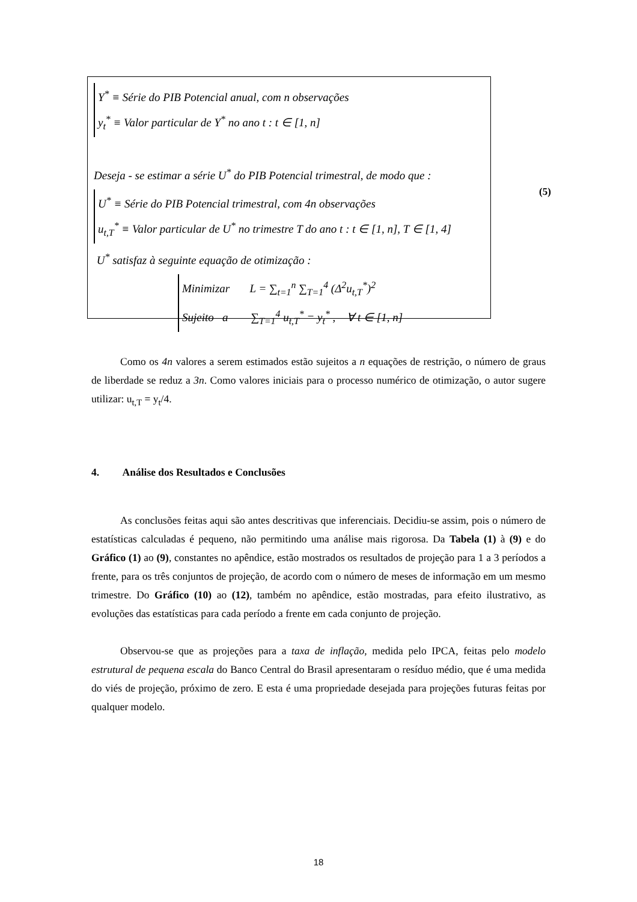Y<sup>*</sup> ≡ Série do PIB Potencial anual, com n observações
y<sub>t</sub><sup>*</sup> ≡ Valor particular de Y<sup>*</sup> no ano t : t ∈ [1, n]
Deseja - se estimar a série U<sup>*</sup> do PIB Potencial trimestral, de modo que :
U<sup>*</sup> ≡ Série do PIB Potencial trimestral, com 4n observações
u<sub>t,T</sub><sup>*</sup> ≡ Valor particular de U<sup>*</sup> no trimestre T do ano t : t ∈ [1, n], T ∈ [1, 4]
U<sup>*</sup> satisfaz à seguinte equação de otimização :
Minimizar L = ∑<sub>t=1</sub><sup>n</sup> ∑<sub>T=1</sub><sup>4</sup> (Δ<sup>2</sup>u<sub>t,T</sub><sup>*</sup>)<sup>2</sup>
Sujeito a ∑<sub>T=1</sub><sup>4</sup> u<sub>t,T</sub><sup>*</sup> = y<sub>t</sub><sup>*</sup> , ∀ t ∈ [1, n]
(5)
Como os 4n valores a serem estimados estão sujeitos a n equações de restrição, o número de graus de liberdade se reduz a 3n. Como valores iniciais para o processo numérico de otimização, o autor sugere utilizar: u<sub>t,T</sub> = y<sub>t</sub>/4.
4. Análise dos Resultados e Conclusões
As conclusões feitas aqui são antes descritivas que inferenciais. Decidiu-se assim, pois o número de estatísticas calculadas é pequeno, não permitindo uma análise mais rigorosa. Da Tabela (1) à (9) e do Gráfico (1) ao (9), constantes no apêndice, estão mostrados os resultados de projeção para 1 a 3 períodos a frente, para os três conjuntos de projeção, de acordo com o número de meses de informação em um mesmo trimestre. Do Gráfico (10) ao (12), também no apêndice, estão mostradas, para efeito ilustrativo, as evoluções das estatísticas para cada período a frente em cada conjunto de projeção.
Observou-se que as projeções para a taxa de inflação, medida pelo IPCA, feitas pelo modelo estrutural de pequena escala do Banco Central do Brasil apresentaram o resíduo médio, que é uma medida do viés de projeção, próximo de zero. E esta é uma propriedade desejada para projeções futuras feitas por qualquer modelo.
18